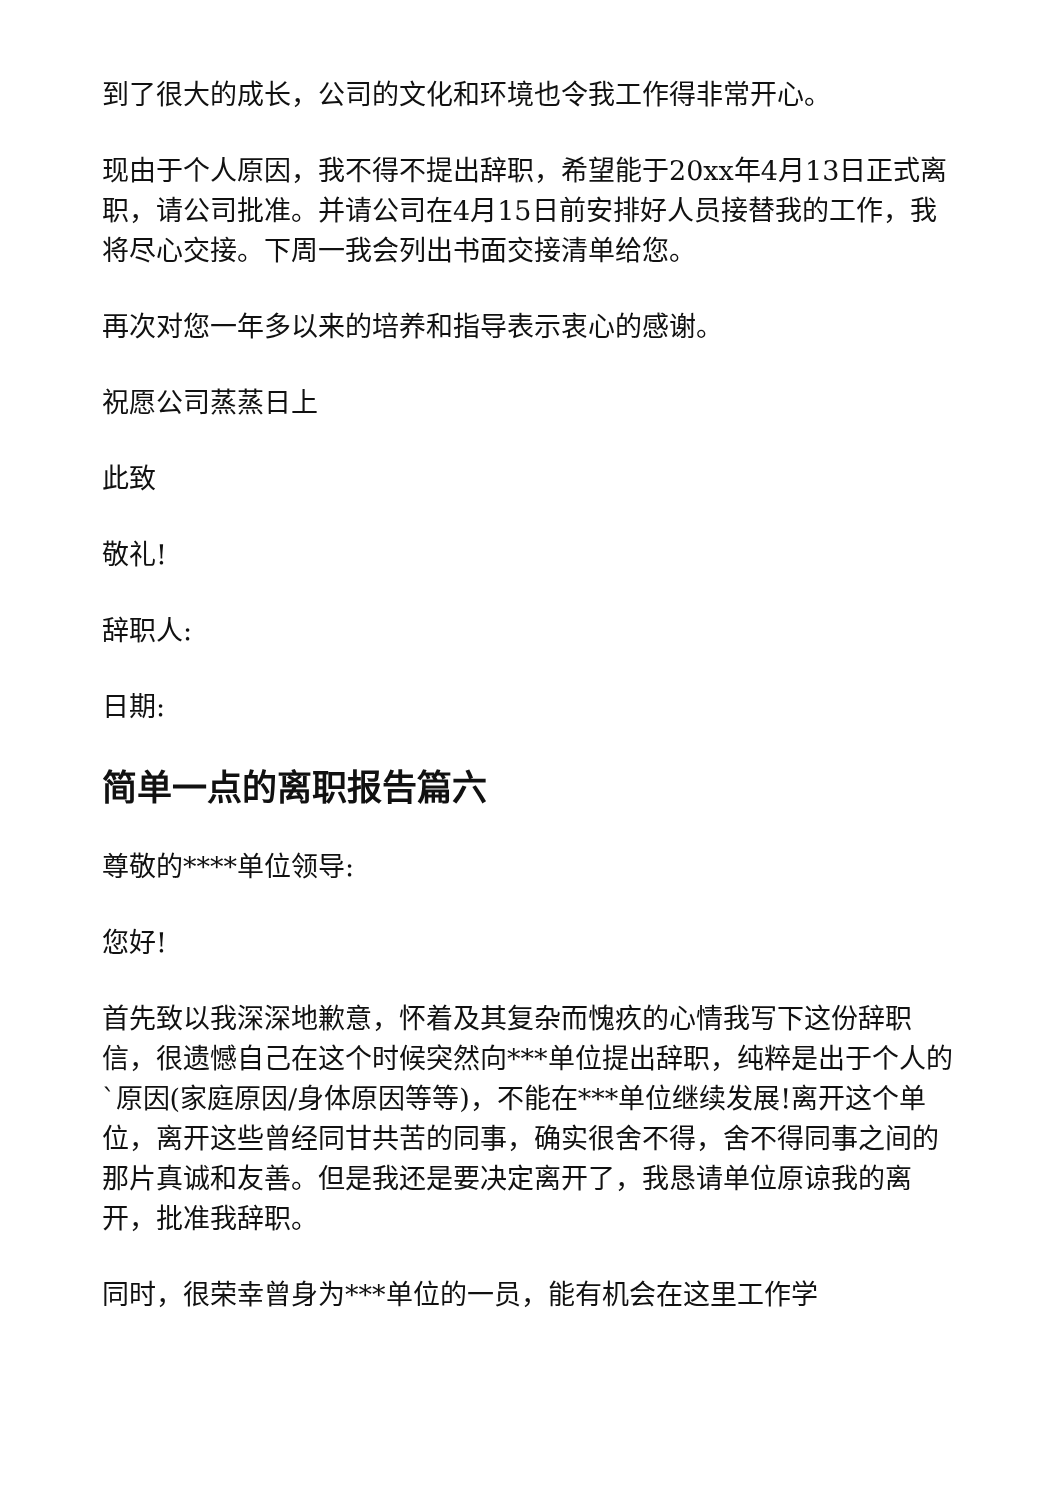到了很大的成长，公司的文化和环境也令我工作得非常开心。
现由于个人原因，我不得不提出辞职，希望能于20xx年4月13日正式离职，请公司批准。并请公司在4月15日前安排好人员接替我的工作，我将尽心交接。下周一我会列出书面交接清单给您。
再次对您一年多以来的培养和指导表示衷心的感谢。
祝愿公司蒸蒸日上
此致
敬礼!
辞职人:
日期:
简单一点的离职报告篇六
尊敬的****单位领导:
您好!
首先致以我深深地歉意，怀着及其复杂而愧疚的心情我写下这份辞职信，很遗憾自己在这个时候突然向***单位提出辞职，纯粹是出于个人的`原因(家庭原因/身体原因等等)，不能在***单位继续发展!离开这个单位，离开这些曾经同甘共苦的同事，确实很舍不得，舍不得同事之间的那片真诚和友善。但是我还是要决定离开了，我恳请单位原谅我的离开，批准我辞职。
同时，很荣幸曾身为***单位的一员，能有机会在这里工作学